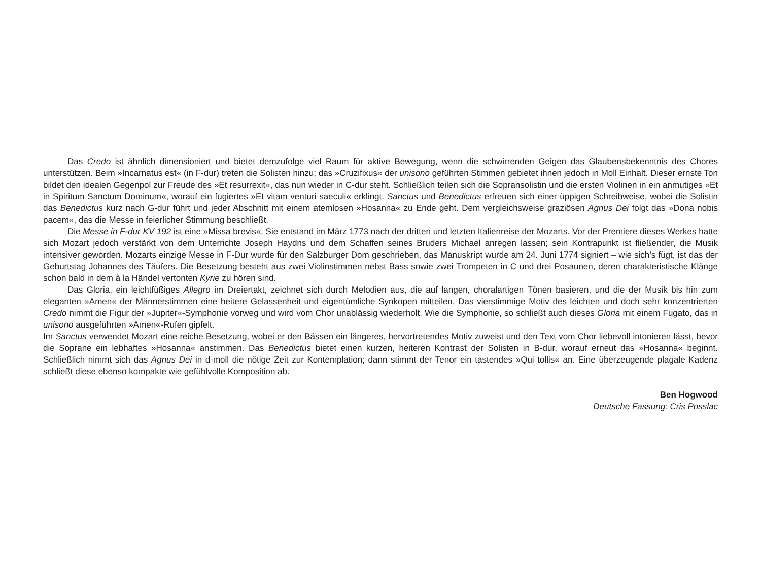Das Credo ist ähnlich dimensioniert und bietet demzufolge viel Raum für aktive Bewegung, wenn die schwirrenden Geigen das Glaubensbekenntnis des Chores unterstützen. Beim »Incarnatus est« (in F-dur) treten die Solisten hinzu; das »Cruzifixus« der unisono geführten Stimmen gebietet ihnen jedoch in Moll Einhalt. Dieser ernste Ton bildet den idealen Gegenpol zur Freude des »Et resurrexit«, das nun wieder in C-dur steht. Schließlich teilen sich die Sopransolistin und die ersten Violinen in ein anmutiges »Et in Spiritum Sanctum Dominum«, worauf ein fugiertes »Et vitam venturi saeculi« erklingt. Sanctus und Benedictus erfreuen sich einer üppigen Schreibweise, wobei die Solistin das Benedictus kurz nach G-dur führt und jeder Abschnitt mit einem atemlosen »Hosanna« zu Ende geht. Dem vergleichsweise graziösen Agnus Dei folgt das »Dona nobis pacem«, das die Messe in feierlicher Stimmung beschließt.
Die Messe in F-dur KV 192 ist eine »Missa brevis«. Sie entstand im März 1773 nach der dritten und letzten Italienreise der Mozarts. Vor der Premiere dieses Werkes hatte sich Mozart jedoch verstärkt von dem Unterrichte Joseph Haydns und dem Schaffen seines Bruders Michael anregen lassen; sein Kontrapunkt ist fließender, die Musik intensiver geworden. Mozarts einzige Messe in F-Dur wurde für den Salzburger Dom geschrieben, das Manuskript wurde am 24. Juni 1774 signiert – wie sich’s fügt, ist das der Geburtstag Johannes des Täufers. Die Besetzung besteht aus zwei Violinstimmen nebst Bass sowie zwei Trompeten in C und drei Posaunen, deren charakteristische Klänge schon bald in dem à la Händel vertonten Kyrie zu hören sind.
Das Gloria, ein leichtfüßiges Allegro im Dreiertakt, zeichnet sich durch Melodien aus, die auf langen, choralartigen Tönen basieren, und die der Musik bis hin zum eleganten »Amen« der Männerstimmen eine heitere Gelassenheit und eigentümliche Synkopen mitteilen. Das vierstimmige Motiv des leichten und doch sehr konzentrierten Credo nimmt die Figur der »Jupiter«-Symphonie vorweg und wird vom Chor unablässig wiederholt. Wie die Symphonie, so schließt auch dieses Gloria mit einem Fugato, das in unisono ausgeführten »Amen«-Rufen gipfelt.
Im Sanctus verwendet Mozart eine reiche Besetzung, wobei er den Bässen ein längeres, hervortretendes Motiv zuweist und den Text vom Chor liebevoll intonieren lässt, bevor die Soprane ein lebhaftes »Hosanna« anstimmen. Das Benedictus bietet einen kurzen, heiteren Kontrast der Solisten in B-dur, worauf erneut das »Hosanna« beginnt. Schließlich nimmt sich das Agnus Dei in d-moll die nötige Zeit zur Kontemplation; dann stimmt der Tenor ein tastendes »Qui tollis« an. Eine überzeugende plagale Kadenz schließt diese ebenso kompakte wie gefühlvolle Komposition ab.
Ben Hogwood
Deutsche Fassung: Cris Posslac